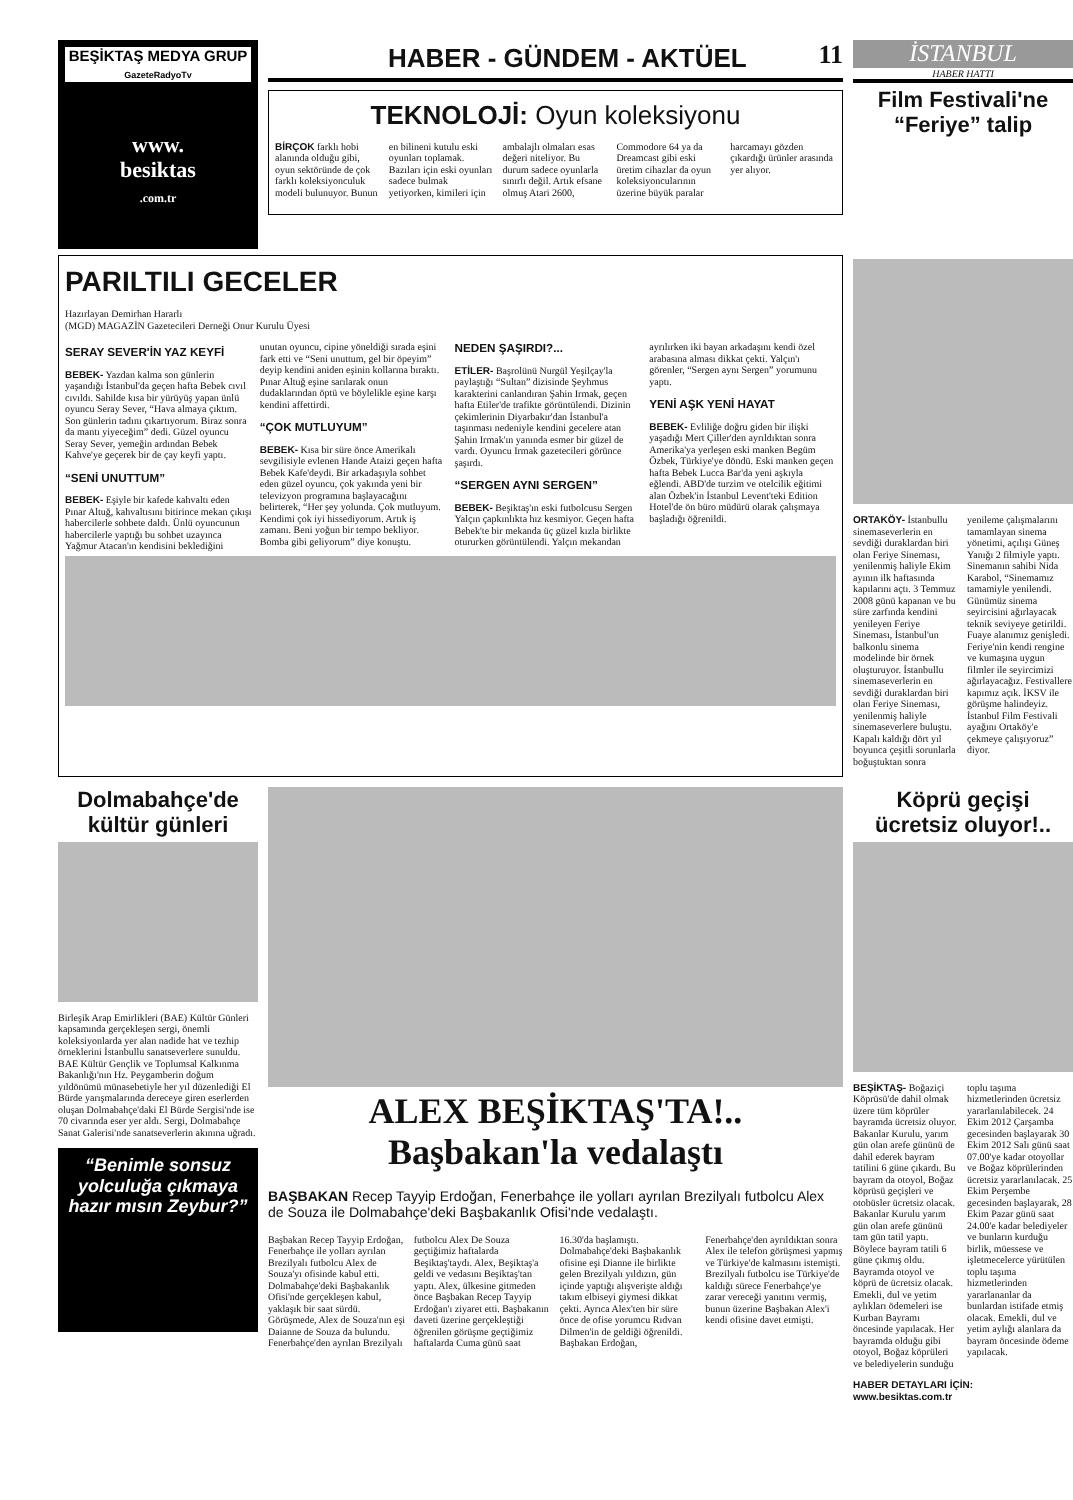BEŞİKTAŞ MEDYA GRUP
GazeteRadyoTv
www.
besiktas
.com.tr
HABER - GÜNDEM - AKTÜEL
11
TEKNOLOJİ: Oyun koleksiyonu
BİRÇOK farklı hobi alanında olduğu gibi, oyun sektöründe de çok farklı koleksiyonculuk modeli bulunuyor. Bunun en bilineni kutulu eski oyunları toplamak. Bazıları için eski oyunları sadece bulmak yetiyorken, kimileri için ambalajlı olmaları esas değeri niteliyor. Bu durum sadece oyunlarla sınırlı değil. Artık efsane olmuş Atari 2600, Commodore 64 ya da Dreamcast gibi eski üretim cihazlar da oyun koleksiyoncularının üzerine büyük paralar harcamayı gözden çıkardığı ürünler arasında yer alıyor.
İSTANBUL
HABER HATTI
Film Festivali'ne “Feriye” talip
PARILTILI GECELER
Hazırlayan Demirhan Hararlı
(MGD) MAGAZİN Gazetecileri Derneği Onur Kurulu Üyesi
SERAY SEVER'İN YAZ KEYFİ
BEBEK- Yazdan kalma son günlerin yaşandığı İstanbul'da geçen hafta Bebek cıvıl cıvıldı. Sahilde kısa bir yürüyüş yapan ünlü oyuncu Seray Sever, “Hava almaya çıktım. Son günlerin tadını çıkartıyorum. Biraz sonra da mantı yiyeceğim” dedi. Güzel oyuncu Seray Sever, yemeğin ardından Bebek Kahve'ye geçerek bir de çay keyfi yaptı.
“SENİ UNUTTUM”
BEBEK- Eşiyle bir kafede kahvaltı eden Pınar Altuğ, kahvaltısını bitirince mekan çıkışı habercilerle sohbete daldı. Ünlü oyuncunun habercilerle yaptığı bu sohbet uzayınca Yağmur Atacan'ın kendisini beklediğini unutan oyuncu, cipine yöneldiği sırada eşini fark etti ve “Seni unuttum, gel bir öpeyim” deyip kendini aniden eşinin kollarına bıraktı. Pınar Altuğ eşine sarılarak onun dudaklarından öptü ve böylelikle eşine karşı kendini affettirdi.
“ÇOK MUTLUYUM”
BEBEK- Kısa bir süre önce Amerikalı sevgilisiyle evlenen Hande Ataizi geçen hafta Bebek Kafe'deydi. Bir arkadaşıyla sohbet eden güzel oyuncu, çok yakında yeni bir televizyon programına başlayacağını belirterek, “Her şey yolunda. Çok mutluyum. Kendimi çok iyi hissediyorum. Artık iş zamanı. Beni yoğun bir tempo bekliyor. Bomba gibi geliyorum” diye konuştu.
NEDEN ŞAŞIRDI?...
ETİLER- Başrolünü Nurgül Yeşilçay'la paylaştığı “Sultan” dizisinde Şeyhmus karakterini canlandıran Şahin Irmak, geçen hafta Etiler'de trafikte görüntülendi. Dizinin çekimlerinin Diyarbakır'dan İstanbul'a taşınması nedeniyle kendini gecelere atan Şahin Irmak'ın yanında esmer bir güzel de vardı. Oyuncu Irmak gazetecileri görünce şaşırdı.
“SERGEN AYNI SERGEN”
BEBEK- Beşiktaş'ın eski futbolcusu Sergen Yalçın çapkınlıkta hız kesmiyor. Geçen hafta Bebek'te bir mekanda üç güzel kızla birlikte otururken görüntülendi. Yalçın mekandan ayrılırken iki bayan arkadaşını kendi özel arabasına alması dikkat çekti. Yalçın'ı görenler, “Sergen aynı Sergen” yorumunu yaptı.
YENİ AŞK YENİ HAYAT
BEBEK- Evliliğe doğru giden bir ilişki yaşadığı Mert Çiller'den ayrıldıktan sonra Amerika'ya yerleşen eski manken Begüm Özbek, Türkiye'ye döndü. Eski manken geçen hafta Bebek Lucca Bar'da yeni aşkıyla eğlendi. ABD'de turzim ve otelcilik eğitimi alan Özbek'in İstanbul Levent'teki Edition Hotel'de ön büro müdürü olarak çalışmaya başladığı öğrenildi.
ORTAKÖY- İstanbullu sinemaseverlerin en sevdiği duraklardan biri olan Feriye Sineması, yenilenmiş haliyle Ekim ayının ilk haftasında kapılarını açtı. 3 Temmuz 2008 günü kapanan ve bu süre zarfında kendini yenileyen Feriye Sineması, İstanbul'un balkonlu sinema modelinde bir örnek oluşturuyor. İstanbullu sinemaseverlerin en sevdiği duraklardan biri olan Feriye Sineması, yenilenmiş haliyle sinemaseverlere buluştu. Kapalı kaldığı dört yıl boyunca çeşitli sorunlarla boğuştuktan sonra yenileme çalışmalarını tamamlayan sinema yönetimi, açılışı Güneş Yanığı 2 filmiyle yaptı. Sinemanın sahibi Nida Karabol, “Sinemamız tamamiyle yenilendi. Günümüz sinema seyircisini ağırlayacak teknik seviyeye getirildi. Fuaye alanımız genişledi. Feriye'nin kendi rengine ve kumaşına uygun filmler ile seyircimizi ağırlayacağız. Festivallere kapımız açık. İKSV ile görüşme halindeyiz. İstanbul Film Festivali ayağını Ortaköy'e çekmeye çalışıyoruz” diyor.
Dolmabahçe'de kültür günleri
Birleşik Arap Emirlikleri (BAE) Kültür Günleri kapsamında gerçekleşen sergi, önemli koleksiyonlarda yer alan nadide hat ve tezhip örneklerini İstanbullu sanatseverlere sunuldu. BAE Kültür Gençlik ve Toplumsal Kalkınma Bakanlığı'nın Hz. Peygamberin doğum yıldönümü münasebetiyle her yıl düzenlediği El Bürde yarışmalarında dereceye giren eserlerden oluşan Dolmabahçe'daki El Bürde Sergisi'nde ise 70 civarında eser yer aldı. Sergi, Dolmabahçe Sanat Galerisi'nde sanatseverlerin akınına uğradı.
“Benimle sonsuz yolculuğa çıkmaya hazır mısın Zeybur?”
ALEX BEŞİKTAŞ'TA!..
Başbakan'la vedalaştı
BAŞBAKAN Recep Tayyip Erdoğan, Fenerbahçe ile yolları ayrılan Brezilyalı futbolcu Alex de Souza ile Dolmabahçe'deki Başbakanlık Ofisi'nde vedalaştı.
Başbakan Recep Tayyip Erdoğan, Fenerbahçe ile yolları ayrılan Brezilyalı futbolcu Alex de Souza'yı ofisinde kabul etti. Dolmabahçe'deki Başbakanlık Ofisi'nde gerçekleşen kabul, yaklaşık bir saat sürdü. Görüşmede, Alex de Souza'nın eşi Daianne de Souza da bulundu. Fenerbahçe'den ayrılan Brezilyalı futbolcu Alex De Souza geçtiğimiz haftalarda Beşiktaş'taydı. Alex, Beşiktaş'a geldi ve vedasını Beşiktaş'tan yaptı. Alex, ülkesine gitmeden önce Başbakan Recep Tayyip Erdoğan'ı ziyaret etti. Başbakanın daveti üzerine gerçekleştiği öğrenilen görüşme geçtiğimiz haftalarda Cuma günü saat 16.30'da başlamıştı. Dolmabahçe'deki Başbakanlık ofisine eşi Dianne ile birlikte gelen Brezilyalı yıldızın, gün içinde yaptığı alışverişte aldığı takım elbiseyi giymesi dikkat çekti. Ayrıca Alex'ten bir süre önce de ofise yorumcu Rıdvan Dilmen'in de geldiği öğrenildi. Başbakan Erdoğan, Fenerbahçe'den ayrıldıktan sonra Alex ile telefon görüşmesi yapmış ve Türkiye'de kalmasını istemişti. Brezilyalı futbolcu ise Türkiye'de kaldığı sürece Fenerbahçe'ye zarar vereceği yanıtını vermiş, bunun üzerine Başbakan Alex'i kendi ofisine davet etmişti.
Köprü geçişi ücretsiz oluyor!..
BEŞİKTAŞ- Boğaziçi Köprüsü'de dahil olmak üzere tüm köprüler bayramda ücretsiz oluyor. Bakanlar Kurulu, yarım gün olan arefe gününü de dahil ederek bayram tatilini 6 güne çıkardı. Bu bayram da otoyol, Boğaz köprüsü geçişleri ve otobüsler ücretsiz olacak. Bakanlar Kurulu yarım gün olan arefe gününü tam gün tatil yaptı. Böylece bayram tatili 6 güne çıkmış oldu. Bayramda otoyol ve köprü de ücretsiz olacak. Emekli, dul ve yetim aylıkları ödemeleri ise Kurban Bayramı öncesinde yapılacak. Her bayramda olduğu gibi otoyol, Boğaz köprüleri ve belediyelerin sunduğu toplu taşıma hizmetlerinden ücretsiz yararlanılabilecek. 24 Ekim 2012 Çarşamba gecesinden başlayarak 30 Ekim 2012 Salı günü saat 07.00'ye kadar otoyollar ve Boğaz köprülerinden ücretsiz yararlanılacak. 25 Ekim Perşembe gecesinden başlayarak, 28 Ekim Pazar günü saat 24.00'e kadar belediyeler ve bunların kurduğu birlik, müessese ve işletmecelerce yürütülen toplu taşıma hizmetlerinden yararlananlar da bunlardan istifade etmiş olacak. Emekli, dul ve yetim aylığı alanlara da bayram öncesinde ödeme yapılacak.
HABER DETAYLARI İÇİN: www.besiktas.com.tr